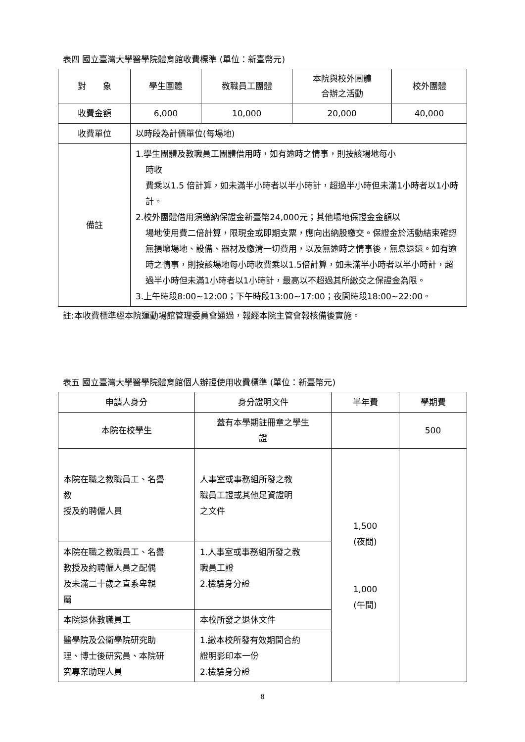表四 國立臺灣大學醫學院體育館收費標準 (單位：新臺幣元)
| 對 象 | 學生團體 | 教職員工團體 | 本院與校外團體 合辦之活動 | 校外團體 |
| --- | --- | --- | --- | --- |
| 收費金額 | 6,000 | 10,000 | 20,000 | 40,000 |
| 收費單位 | 以時段為計價單位(每場地) | | | |
| 備註 | 1.學生團體及教職員工團體借用時，如有逾時之情事，則按該場地每小 時收 費乘以1.5 倍計算，如未滿半小時者以半小時計，超過半小時但未滿1小時者以1小時計。 2.校外團體借用須繳納保證金新臺幣24,000元；其他場地保證金金額以 場地使用費二倍計算，限現金或即期支票，應向出納股繳交。保證金於活動結束確認無損壞場地、設備、器材及繳清一切費用，以及無逾時之情事後，無息退還。如有逾時之情事，則按該場地每小時收費乘以1.5倍計算，如未滿半小時者以半小時計，超過半小時但未滿1小時者以1小時計，最高以不超過其所繳交之保證金為限。 3.上午時段8:00~12:00；下午時段13:00~17:00；夜間時段18:00~22:00。 | | | |
註:本收費標準經本院運動場館管理委員會通過，報經本院主管會報核備後實施。
表五 國立臺灣大學醫學院體育館個人辦證使用收費標準 (單位：新臺幣元)
| 申請人身分 | 身分證明文件 | 半年費 | 學期費 |
| --- | --- | --- | --- |
| 本院在校學生 | 蓋有本學期註冊章之學生 證 | | 500 |
| 本院在職之教職員工、名譽 教 授及約聘僱人員 | 人事室或事務組所發之教 職員工證或其他足資證明 之文件 | 1,500 (夜間) 1,000 (午間) | |
| 本院在職之教職員工、名譽 教授及約聘僱人員之配偶 及未滿二十歲之直系卑親 屬 | 1.人事室或事務組所發之教 職員工證 2.檢驗身分證 | | |
| 本院退休教職員工 | 本校所發之退休文件 | | |
| 醫學院及公衛學院研究助 理、博士後研究員、本院研 究專案助理人員 | 1.繳本校所發有效期間合約 證明影印本一份 2.檢驗身分證 | | |
8